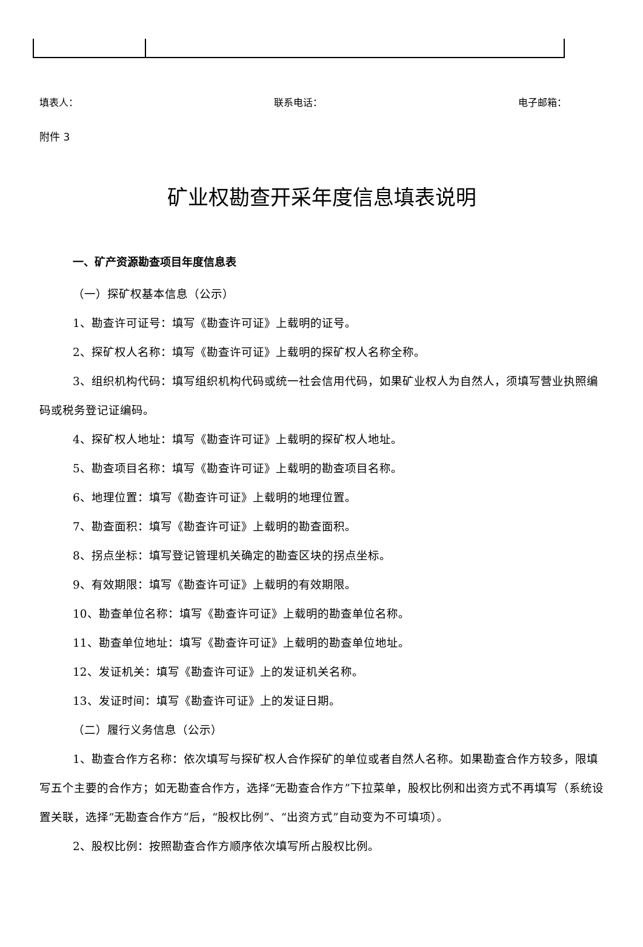填表人： 联系电话： 电子邮箱：
附件 3
矿业权勘查开采年度信息填表说明
一、矿产资源勘查项目年度信息表
（一）探矿权基本信息（公示）
1、勘查许可证号：填写《勘查许可证》上载明的证号。
2、探矿权人名称：填写《勘查许可证》上载明的探矿权人名称全称。
3、组织机构代码：填写组织机构代码或统一社会信用代码，如果矿业权人为自然人，须填写营业执照编码或税务登记证编码。
4、探矿权人地址：填写《勘查许可证》上载明的探矿权人地址。
5、勘查项目名称：填写《勘查许可证》上载明的勘查项目名称。
6、地理位置：填写《勘查许可证》上载明的地理位置。
7、勘查面积：填写《勘查许可证》上载明的勘查面积。
8、拐点坐标：填写登记管理机关确定的勘查区块的拐点坐标。
9、有效期限：填写《勘查许可证》上载明的有效期限。
10、勘查单位名称：填写《勘查许可证》上载明的勘查单位名称。
11、勘查单位地址：填写《勘查许可证》上载明的勘查单位地址。
12、发证机关：填写《勘查许可证》上的发证机关名称。
13、发证时间：填写《勘查许可证》上的发证日期。
（二）履行义务信息（公示）
1、勘查合作方名称：依次填写与探矿权人合作探矿的单位或者自然人名称。如果勘查合作方较多，限填写五个主要的合作方；如无勘查合作方，选择“无勘查合作方”下拉菜单，股权比例和出资方式不再填写（系统设置关联，选择“无勘查合作方”后，“股权比例”、“出资方式”自动变为不可填项）。
2、股权比例：按照勘查合作方顺序依次填写所占股权比例。